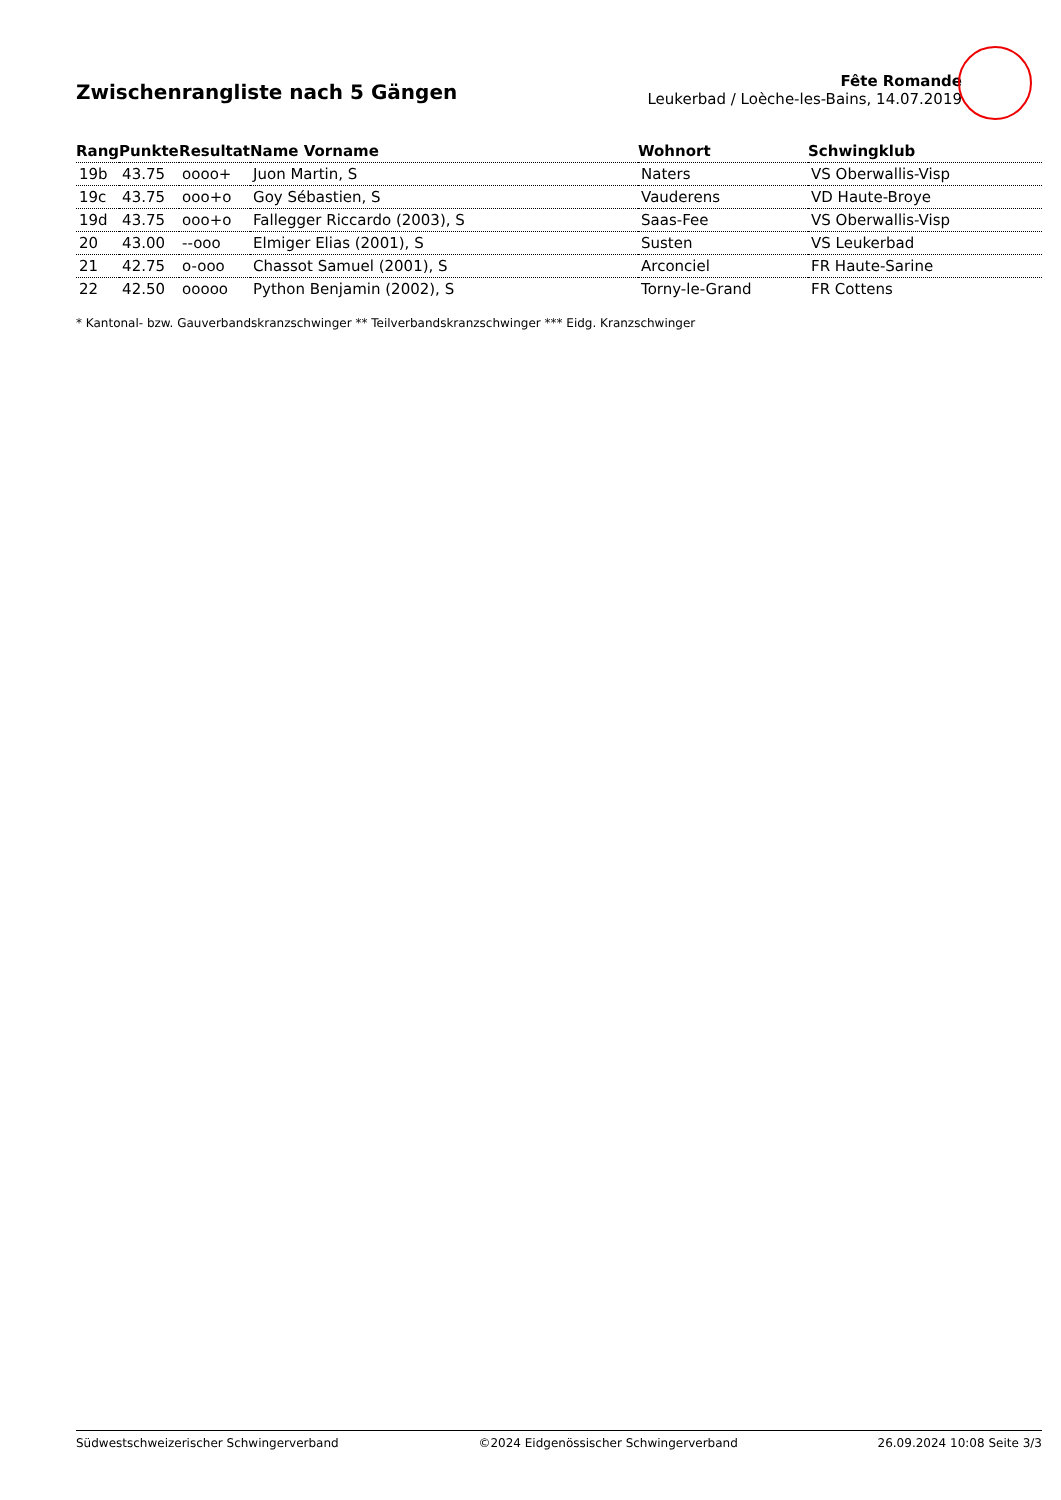Zwischenrangliste nach 5 Gängen
Fête Romande
Leukerbad / Loèche-les-Bains, 14.07.2019
| Rang | Punkte | Resultat | Name Vorname | Wohnort | Schwingklub |
| --- | --- | --- | --- | --- | --- |
| 19b | 43.75 | oooo+ | Juon Martin, S | Naters | VS Oberwallis-Visp |
| 19c | 43.75 | ooo+o | Goy Sébastien, S | Vauderens | VD Haute-Broye |
| 19d | 43.75 | ooo+o | Fallegger Riccardo (2003), S | Saas-Fee | VS Oberwallis-Visp |
| 20 | 43.00 | --ooo | Elmiger Elias (2001), S | Susten | VS Leukerbad |
| 21 | 42.75 | o-ooo | Chassot Samuel (2001), S | Arconciel | FR Haute-Sarine |
| 22 | 42.50 | ooooo | Python Benjamin (2002), S | Torny-le-Grand | FR Cottens |
* Kantonal- bzw. Gauverbandskranzschwinger ** Teilverbandskranzschwinger *** Eidg. Kranzschwinger
Südwestschweizerischer Schwingerverband ©2024 Eidgenössischer Schwingerverband 26.09.2024 10:08 Seite 3/3